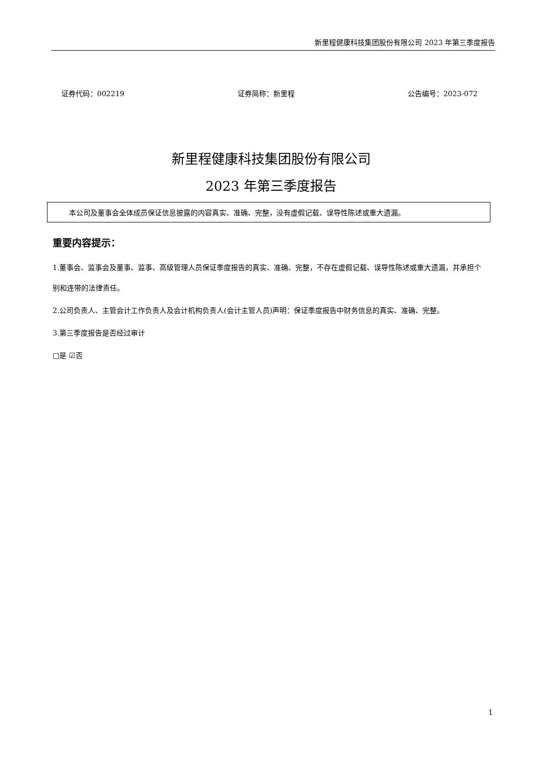新里程健康科技集团股份有限公司 2023 年第三季度报告
证券代码：002219 证券简称：新里程 公告编号：2023-072
新里程健康科技集团股份有限公司
2023 年第三季度报告
本公司及董事会全体成员保证信息披露的内容真实、准确、完整，没有虚假记载、误导性陈述或重大遗漏。
重要内容提示：
1.董事会、监事会及董事、监事、高级管理人员保证季度报告的真实、准确、完整，不存在虚假记载、误导性陈述或重大遗漏，并承担个别和连带的法律责任。
2.公司负责人、主管会计工作负责人及会计机构负责人(会计主管人员)声明：保证季度报告中财务信息的真实、准确、完整。
3.第三季度报告是否经过审计
□是 ☑否
1